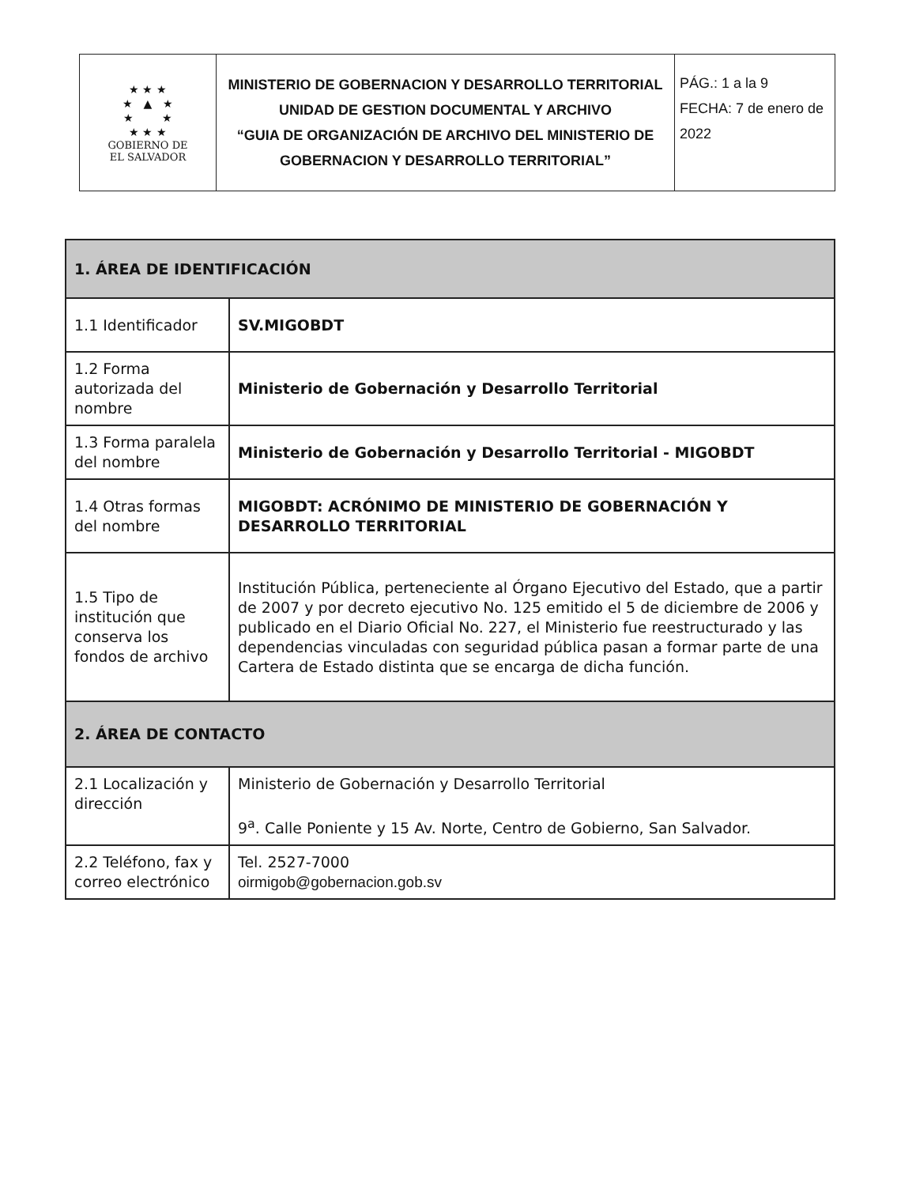| ★ ★ ★ ★ ▲ ★ ★ ★ ★ ★ ★ GOBIERNO DE EL SALVADOR | MINISTERIO DE GOBERNACION Y DESARROLLO TERRITORIAL UNIDAD DE GESTION DOCUMENTAL Y ARCHIVO “GUIA DE ORGANIZACIÓN DE ARCHIVO DEL MINISTERIO DE GOBERNACION Y DESARROLLO TERRITORIAL” | PÁG.: 1 a la 9 FECHA: 7 de enero de 2022 |
| 1. ÁREA DE IDENTIFICACIÓN | |
| 1.1 Identificador | SV.MIGOBDT |
| 1.2 Forma autorizada del nombre | Ministerio de Gobernación y Desarrollo Territorial |
| 1.3 Forma paralela del nombre | Ministerio de Gobernación y Desarrollo Territorial - MIGOBDT |
| 1.4 Otras formas del nombre | MIGOBDT: ACRÓNIMO DE MINISTERIO DE GOBERNACIÓN Y DESARROLLO TERRITORIAL |
| 1.5 Tipo de institución que conserva los fondos de archivo | Institución Pública, perteneciente al Órgano Ejecutivo del Estado, que a partir de 2007 y por decreto ejecutivo No. 125 emitido el 5 de diciembre de 2006 y publicado en el Diario Oficial No. 227, el Ministerio fue reestructurado y las dependencias vinculadas con seguridad pública pasan a formar parte de una Cartera de Estado distinta que se encarga de dicha función. |
| 2. ÁREA DE CONTACTO | |
| 2.1 Localización y dirección | Ministerio de Gobernación y Desarrollo Territorial 9<sup>a</sup>. Calle Poniente y 15 Av. Norte, Centro de Gobierno, San Salvador. |
| 2.2 Teléfono, fax y correo electrónico | Tel. 2527-7000 oirmigob@gobernacion.gob.sv |